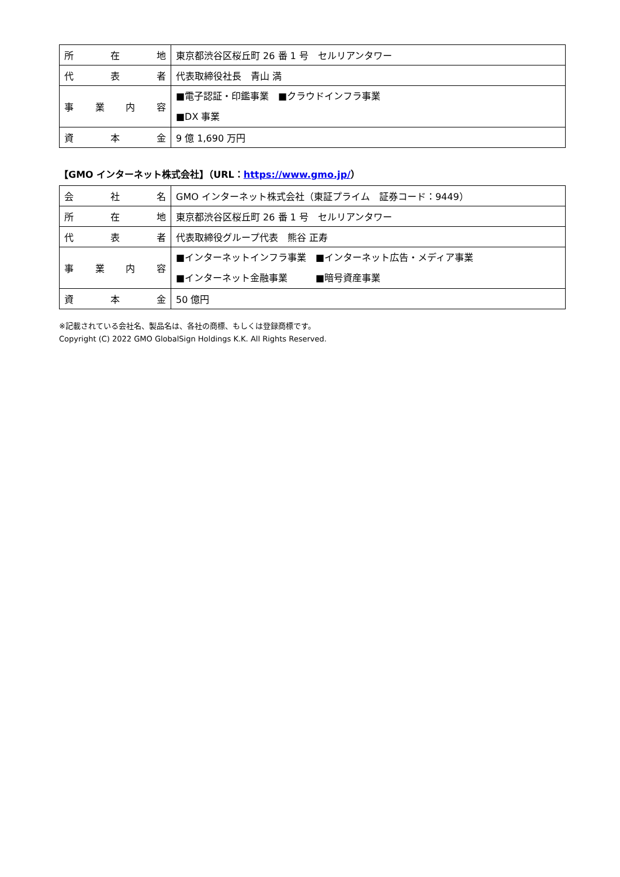| 所 在 地 | 東京都渋谷区桜丘町 26 番 1 号 セルリアンタワー |
| 代 表 者 | 代表取締役社長 青山 満 |
| 事 業 内 容 | ■電子認証・印鑑事業 ■クラウドインフラ事業 ■DX 事業 |
| 資 本 金 | 9 億 1,690 万円 |
【GMO インターネット株式会社】（URL：https://www.gmo.jp/）
| 会 社 名 | GMO インターネット株式会社（東証プライム 証券コード：9449） |
| 所 在 地 | 東京都渋谷区桜丘町 26 番 1 号 セルリアンタワー |
| 代 表 者 | 代表取締役グループ代表 熊谷 正寿 |
| 事 業 内 容 | ■インターネットインフラ事業 ■インターネット広告・メディア事業 ■インターネット金融事業 ■暗号資産事業 |
| 資 本 金 | 50 億円 |
※記載されている会社名、製品名は、各社の商標、もしくは登録商標です。
Copyright (C) 2022 GMO GlobalSign Holdings K.K. All Rights Reserved.